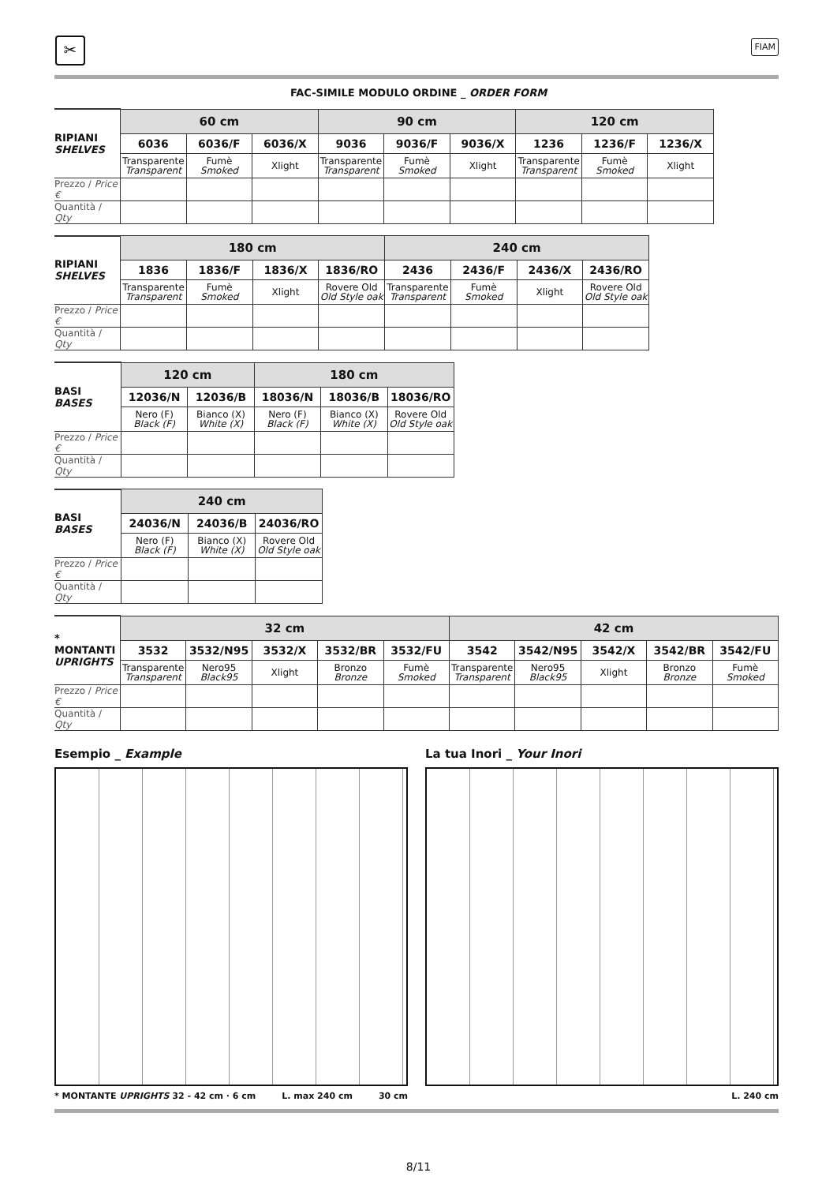✂ FIAM
FAC-SIMILE MODULO ORDINE _ ORDER FORM
| RIPIANI SHELVES | 60 cm | | | 90 cm | | | 120 cm | | |
| --- | --- | --- | --- | --- | --- | --- | --- | --- | --- |
| | 6036 | 6036/F | 6036/X | 9036 | 9036/F | 9036/X | 1236 | 1236/F | 1236/X |
| | Transparente Transparent | Fumè Smoked | Xlight | Transparente Transparent | Fumè Smoked | Xlight | Transparente Transparent | Fumè Smoked | Xlight |
| Prezzo / Price € | | | | | | | | | |
| Quantità / Qty | | | | | | | | | |
| RIPIANI SHELVES | 180 cm | | | | 240 cm | | | |
| --- | --- | --- | --- | --- | --- | --- | --- | --- |
| | 1836 | 1836/F | 1836/X | 1836/RO | 2436 | 2436/F | 2436/X | 2436/RO |
| | Transparente Transparent | Fumè Smoked | Xlight | Rovere Old Old Style oak | Transparente Transparent | Fumè Smoked | Xlight | Rovere Old Old Style oak |
| Prezzo / Price € | | | | | | | | |
| Quantità / Qty | | | | | | | | |
| BASI BASES | 120 cm | | 180 cm | | |
| --- | --- | --- | --- | --- | --- |
| | 12036/N | 12036/B | 18036/N | 18036/B | 18036/RO |
| | Nero (F) Black (F) | Bianco (X) White (X) | Nero (F) Black (F) | Bianco (X) White (X) | Rovere Old Old Style oak |
| Prezzo / Price € | | | | | |
| Quantità / Qty | | | | | |
| BASI BASES | 240 cm | | |
| --- | --- | --- | --- |
| | 24036/N | 24036/B | 24036/RO |
| | Nero (F) Black (F) | Bianco (X) White (X) | Rovere Old Old Style oak |
| Prezzo / Price € | | | |
| Quantità / Qty | | | |
| * MONTANTI UPRIGHTS | 32 cm | | | | | 42 cm | | | | |
| --- | --- | --- | --- | --- | --- | --- | --- | --- | --- | --- |
| | 3532 | 3532/N95 | 3532/X | 3532/BR | 3532/FU | 3542 | 3542/N95 | 3542/X | 3542/BR | 3542/FU |
| | Transparente Transparent | Nero95 Black95 | Xlight | Bronzo Bronze | Fumè Smoked | Transparente Transparent | Nero95 Black95 | Xlight | Bronzo Bronze | Fumè Smoked |
| Prezzo / Price € | | | | | | | | | | |
| Quantità / Qty | | | | | | | | | | |
Esempio _ Example
* MONTANTE UPRIGHTS 32 - 42 cm · 6 cm L. max 240 cm 30 cm
La tua Inori _ Your Inori
L. 240 cm
8/11